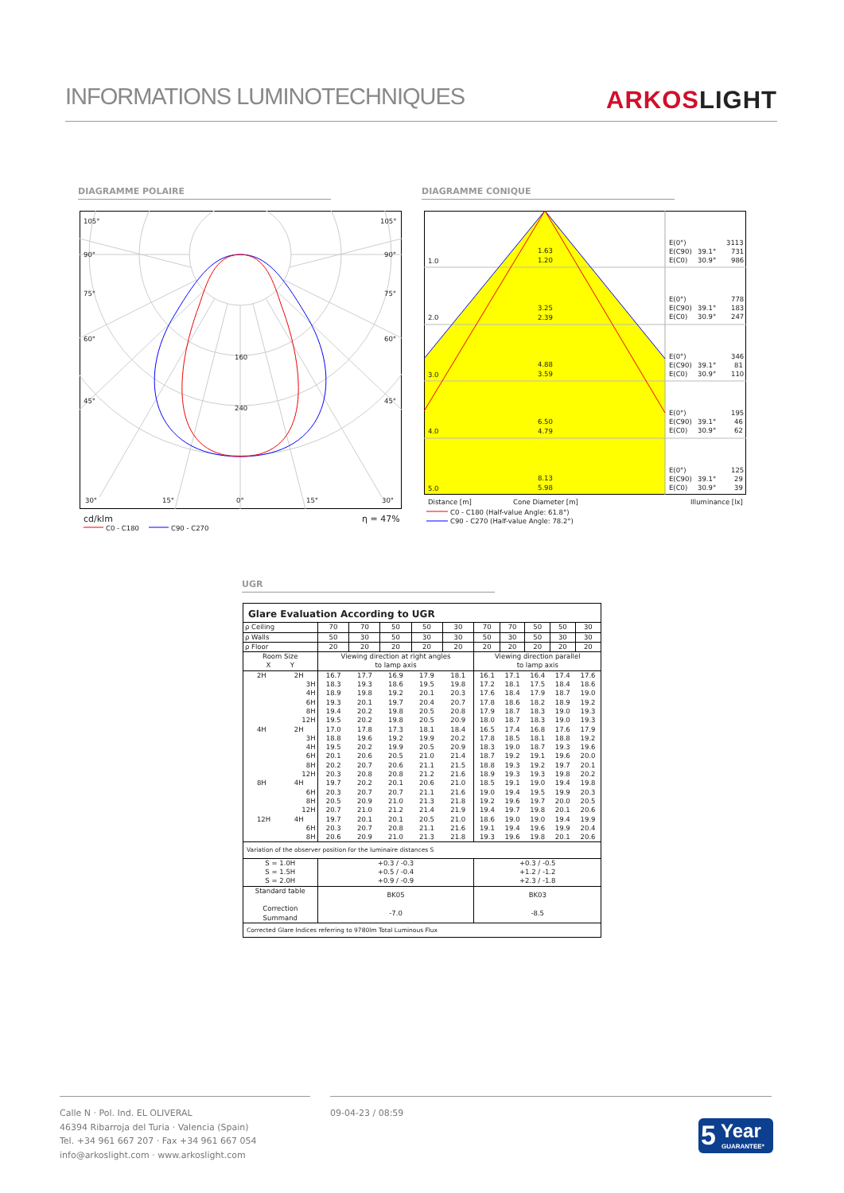INFORMATIONS LUMINOTECHNIQUES
ARKOSLIGHT
DIAGRAMME POLAIRE DIAGRAMME CONIQUE
105°
105°
90°
90°
75°
75°
60°
60°
45°
45°
160
240
30°
15°
0°
15°
30°
cd/klm
η = 47%
C0 - C180
C90 - C270
1.0
1.63
1.20
2.0
3.25
2.39
3.0
4.88
3.59
4.0
6.50
4.79
5.0
8.13
5.98
E(0°)
3113
E(C90)
39.1°
731
E(C0)
30.9°
986
E(0°)
778
E(C90)
39.1°
183
E(C0)
30.9°
247
E(0°)
346
E(C90)
39.1°
81
E(C0)
30.9°
110
E(0°)
195
E(C90)
39.1°
46
E(C0)
30.9°
62
E(0°)
125
E(C90)
39.1°
29
E(C0)
30.9°
39
Distance [m]
Cone Diameter [m]
Illuminance [lx]
C0 - C180 (Half-value Angle: 61.8°)
C90 - C270 (Half-value Angle: 78.2°)
UGR
| Glare Evaluation According to UGR | | | | | | | | | | |
| --- | --- | --- | --- | --- | --- | --- | --- | --- | --- | --- |
| ρ Ceiling | 70 | 70 | 50 | 50 | 30 | 70 | 70 | 50 | 50 | 30 |
| ρ Walls | 50 | 30 | 50 | 30 | 30 | 50 | 30 | 50 | 30 | 30 |
| ρ Floor | 20 | 20 | 20 | 20 | 20 | 20 | 20 | 20 | 20 | 20 |
| Room Size X Y | Viewing direction at right angles to lamp axis | | | | | Viewing direction parallel to lamp axis | | | | |
| 2H 2H | 16.7 | 17.7 | 16.9 | 17.9 | 18.1 | 16.1 | 17.1 | 16.4 | 17.4 | 17.6 |
| 3H | 18.3 | 19.3 | 18.6 | 19.5 | 19.8 | 17.2 | 18.1 | 17.5 | 18.4 | 18.6 |
| 4H | 18.9 | 19.8 | 19.2 | 20.1 | 20.3 | 17.6 | 18.4 | 17.9 | 18.7 | 19.0 |
| 6H | 19.3 | 20.1 | 19.7 | 20.4 | 20.7 | 17.8 | 18.6 | 18.2 | 18.9 | 19.2 |
| 8H | 19.4 | 20.2 | 19.8 | 20.5 | 20.8 | 17.9 | 18.7 | 18.3 | 19.0 | 19.3 |
| 12H | 19.5 | 20.2 | 19.8 | 20.5 | 20.9 | 18.0 | 18.7 | 18.3 | 19.0 | 19.3 |
| 4H 2H | 17.0 | 17.8 | 17.3 | 18.1 | 18.4 | 16.5 | 17.4 | 16.8 | 17.6 | 17.9 |
| 3H | 18.8 | 19.6 | 19.2 | 19.9 | 20.2 | 17.8 | 18.5 | 18.1 | 18.8 | 19.2 |
| 4H | 19.5 | 20.2 | 19.9 | 20.5 | 20.9 | 18.3 | 19.0 | 18.7 | 19.3 | 19.6 |
| 6H | 20.1 | 20.6 | 20.5 | 21.0 | 21.4 | 18.7 | 19.2 | 19.1 | 19.6 | 20.0 |
| 8H | 20.2 | 20.7 | 20.6 | 21.1 | 21.5 | 18.8 | 19.3 | 19.2 | 19.7 | 20.1 |
| 12H | 20.3 | 20.8 | 20.8 | 21.2 | 21.6 | 18.9 | 19.3 | 19.3 | 19.8 | 20.2 |
| 8H 4H | 19.7 | 20.2 | 20.1 | 20.6 | 21.0 | 18.5 | 19.1 | 19.0 | 19.4 | 19.8 |
| 6H | 20.3 | 20.7 | 20.7 | 21.1 | 21.6 | 19.0 | 19.4 | 19.5 | 19.9 | 20.3 |
| 8H | 20.5 | 20.9 | 21.0 | 21.3 | 21.8 | 19.2 | 19.6 | 19.7 | 20.0 | 20.5 |
| 12H | 20.7 | 21.0 | 21.2 | 21.4 | 21.9 | 19.4 | 19.7 | 19.8 | 20.1 | 20.6 |
| 12H 4H | 19.7 | 20.1 | 20.1 | 20.5 | 21.0 | 18.6 | 19.0 | 19.0 | 19.4 | 19.9 |
| 6H | 20.3 | 20.7 | 20.8 | 21.1 | 21.6 | 19.1 | 19.4 | 19.6 | 19.9 | 20.4 |
| 8H | 20.6 | 20.9 | 21.0 | 21.3 | 21.8 | 19.3 | 19.6 | 19.8 | 20.1 | 20.6 |
| Variation of the observer position for the luminaire distances S | | | | | | | | | | |
| S = 1.0H S = 1.5H S = 2.0H | +0.3 / -0.3 +0.5 / -0.4 +0.9 / -0.9 | | | | | +0.3 / -0.5 +1.2 / -1.2 +2.3 / -1.8 | | | | |
| Standard table Correction Summand | BK05 -7.0 | | | | | BK03 -8.5 | | | | |
| Corrected Glare Indices referring to 9780lm Total Luminous Flux | | | | | | | | | | |
Calle N · Pol. Ind. EL OLIVERAL
46394 Ribarroja del Turia · Valencia (Spain)
Tel. +34 961 667 207 · Fax +34 961 667 054
info@arkoslight.com · www.arkoslight.com
09-04-23 / 08:59
5 Year
GUARANTEE*